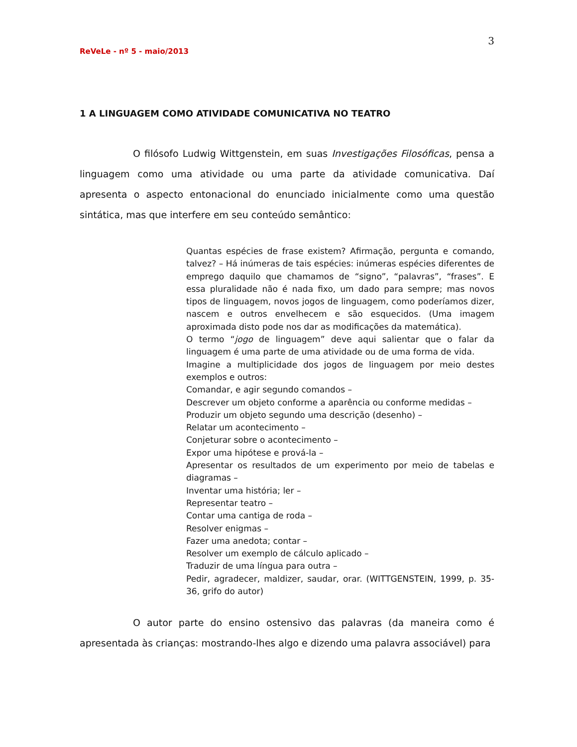3
ReVeLe - nº 5 - maio/2013
1 A LINGUAGEM COMO ATIVIDADE COMUNICATIVA NO TEATRO
O filósofo Ludwig Wittgenstein, em suas Investigações Filosóficas, pensa a linguagem como uma atividade ou uma parte da atividade comunicativa. Daí apresenta o aspecto entonacional do enunciado inicialmente como uma questão sintática, mas que interfere em seu conteúdo semântico:
Quantas espécies de frase existem? Afirmação, pergunta e comando, talvez? – Há inúmeras de tais espécies: inúmeras espécies diferentes de emprego daquilo que chamamos de “signo”, “palavras”, “frases”. E essa pluralidade não é nada fixo, um dado para sempre; mas novos tipos de linguagem, novos jogos de linguagem, como poderíamos dizer, nascem e outros envelhecem e são esquecidos. (Uma imagem aproximada disto pode nos dar as modificações da matemática).
O termo “jogo de linguagem” deve aqui salientar que o falar da linguagem é uma parte de uma atividade ou de uma forma de vida.
Imagine a multiplicidade dos jogos de linguagem por meio destes exemplos e outros:
Comandar, e agir segundo comandos –
Descrever um objeto conforme a aparência ou conforme medidas –
Produzir um objeto segundo uma descrição (desenho) –
Relatar um acontecimento –
Conjeturar sobre o acontecimento –
Expor uma hipótese e prová-la –
Apresentar os resultados de um experimento por meio de tabelas e diagramas –
Inventar uma história; ler –
Representar teatro –
Contar uma cantiga de roda –
Resolver enigmas –
Fazer uma anedota; contar –
Resolver um exemplo de cálculo aplicado –
Traduzir de uma língua para outra –
Pedir, agradecer, maldizer, saudar, orar. (WITTGENSTEIN, 1999, p. 35-36, grifo do autor)
O autor parte do ensino ostensivo das palavras (da maneira como é apresentada às crianças: mostrando-lhes algo e dizendo uma palavra associável) para